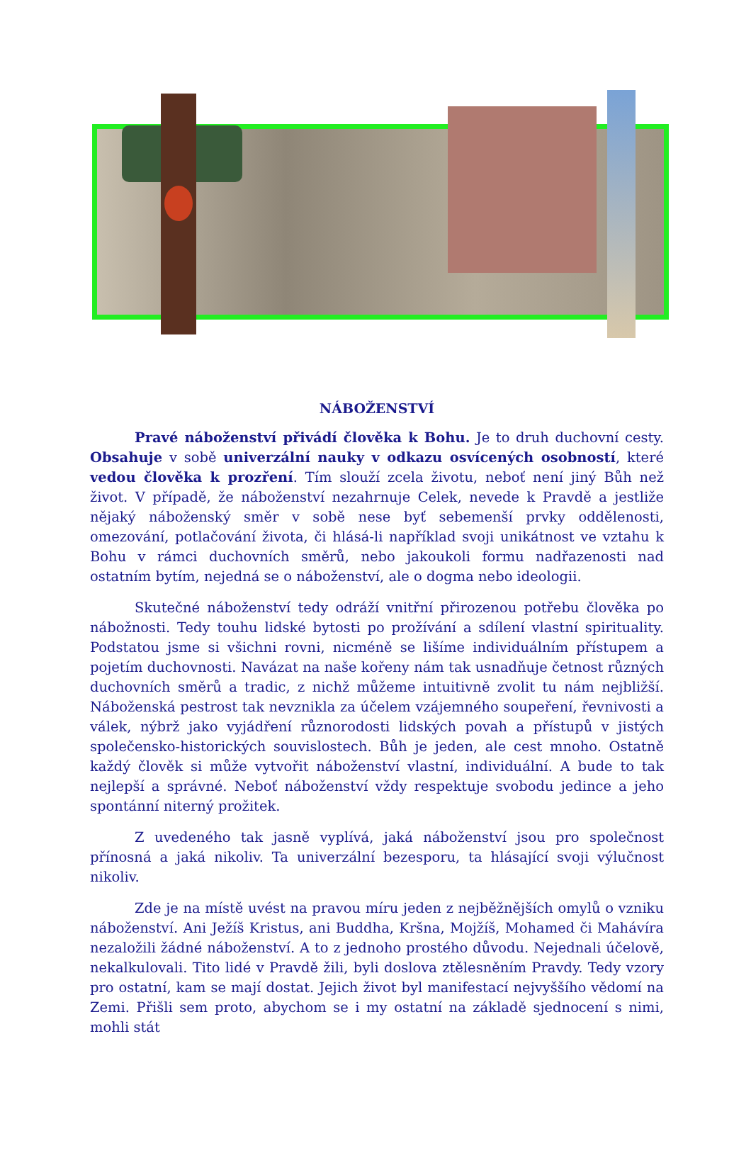NÁBOŽENSTVÍ
Pravé náboženství přivádí člověka k Bohu. Je to druh duchovní cesty. Obsahuje v sobě univerzální nauky v odkazu osvícených osobností, které vedou člověka k prozření. Tím slouží zcela životu, neboť není jiný Bůh než život. V případě, že náboženství nezahrnuje Celek, nevede k Pravdě a jestliže nějaký náboženský směr v sobě nese byť sebemenší prvky oddělenosti, omezování, potlačování života, či hlásá-li například svoji unikátnost ve vztahu k Bohu v rámci duchovních směrů, nebo jakoukoli formu nadřazenosti nad ostatním bytím, nejedná se o náboženství, ale o dogma nebo ideologii.
Skutečné náboženství tedy odráží vnitřní přirozenou potřebu člověka po nábožnosti. Tedy touhu lidské bytosti po prožívání a sdílení vlastní spirituality. Podstatou jsme si všichni rovni, nicméně se lišíme individuálním přístupem a pojetím duchovnosti. Navázat na naše kořeny nám tak usnadňuje četnost různých duchovních směrů a tradic, z nichž můžeme intuitivně zvolit tu nám nejbližší. Náboženská pestrost tak nevznikla za účelem vzájemného soupeření, řevnivosti a válek, nýbrž jako vyjádření různorodosti lidských povah a přístupů v jistých společensko-historických souvislostech. Bůh je jeden, ale cest mnoho. Ostatně každý člověk si může vytvořit náboženství vlastní, individuální. A bude to tak nejlepší a správné. Neboť náboženství vždy respektuje svobodu jedince a jeho spontánní niterný prožitek.
Z uvedeného tak jasně vyplívá, jaká náboženství jsou pro společnost přínosná a jaká nikoliv. Ta univerzální bezesporu, ta hlásající svoji výlučnost nikoliv.
Zde je na místě uvést na pravou míru jeden z nejběžnějších omylů o vzniku náboženství. Ani Ježíš Kristus, ani Buddha, Kršna, Mojžíš, Mohamed či Mahávíra nezaložili žádné náboženství. A to z jednoho prostého důvodu. Nejednali účelově, nekalkulovali. Tito lidé v Pravdě žili, byli doslova ztělesněním Pravdy. Tedy vzory pro ostatní, kam se mají dostat. Jejich život byl manifestací nejvyššího vědomí na Zemi. Přišli sem proto, abychom se i my ostatní na základě sjednocení s nimi, mohli stát